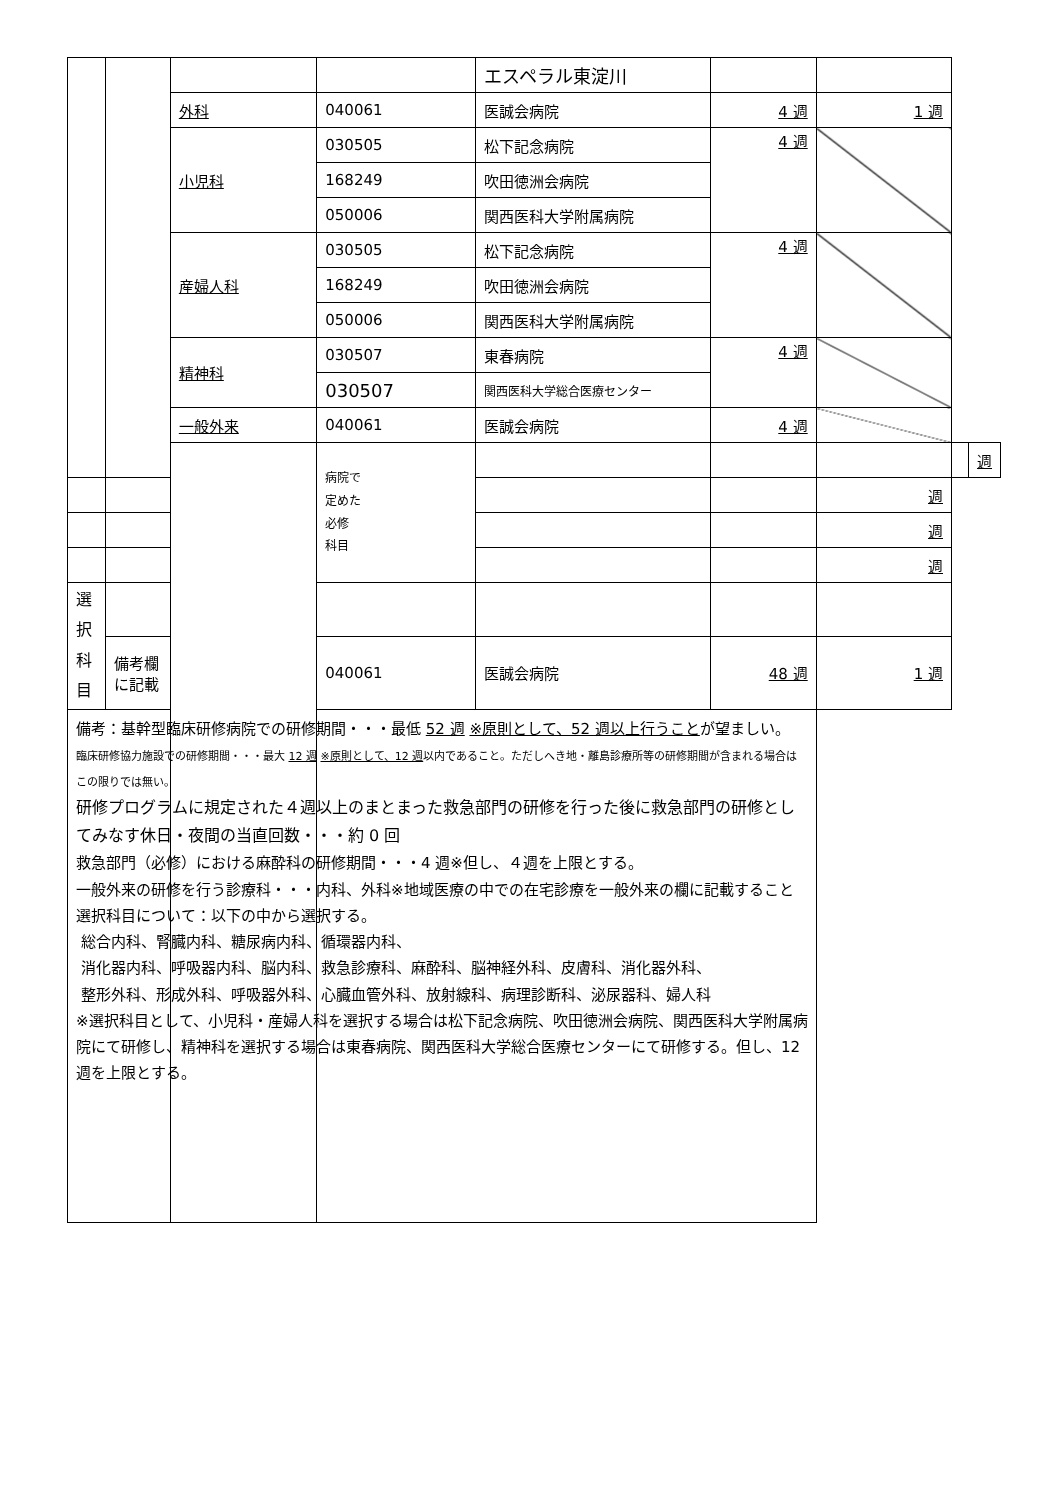| | | | | エスペラル東淀川 | | | | |
| | | 外科 | 040061 | 医誠会病院 | 4 週 | 1 週 | | |
| | | 小児科 | 030505 | 松下記念病院 | 4 週 | | | |
| | | | 168249 | 吹田徳洲会病院 | | | | |
| | | | 050006 | 関西医科大学附属病院 | | | | |
| | | 産婦人科 | 030505 | 松下記念病院 | 4 週 | | | |
| | | | 168249 | 吹田徳洲会病院 | | | | |
| | | | 050006 | 関西医科大学附属病院 | | | | |
| | | 精神科 | 030507 | 東春病院 | 4 週 | | | |
| | | | 030507 | 関西医科大学総合医療センター | | | | |
| | | 一般外来 | 040061 | 医誠会病院 | 4 週 | | | |
| | | | 病院で 定めた 必修 科目 | | | | | 週 |
| | | | | | | 週 | | |
| | | | | | | 週 | | |
| | | | | | | 週 | | |
| 選択 科目 | | | | | | | | |
| | 備考欄に記載 | | 040061 | 医誠会病院 | 48 週 | 1 週 | | |
| 備考：基幹型臨床研修病院での研修期間・・・最低 52 週 ※原則として、52 週以上行うこと が望ましい。 臨床研修協力施設での研修期間・・・最大 12 週 ※原則として、12 週 以内であること。ただしへき地・離島診療所等の研修期間が含まれる場合はこの限りでは無い。 研修プログラムに規定された４週以上のまとまった救急部門の研修を行った後に救急部門の研修としてみなす休日・夜間の当直回数・・・約 0 回 救急部門（必修）における麻酔科の研修期間・・・4 週※但し、４週を上限とする。 一般外来の研修を行う診療科・・・内科、外科※地域医療の中での在宅診療を一般外来の欄に記載すること 選択科目について：以下の中から選択する。 総合内科、腎臓内科、糖尿病内科、循環器内科、 消化器内科、呼吸器内科、脳内科、救急診療科、麻酔科、脳神経外科、皮膚科、消化器外科、 整形外科、形成外科、呼吸器外科、心臓血管外科、放射線科、病理診断科、泌尿器科、婦人科 ※選択科目として、小児科・産婦人科を選択する場合は松下記念病院、吹田徳洲会病院、関西医科大学附属病院にて研修し、精神科を選択する場合は東春病院、関西医科大学総合医療センターにて研修する。但し、12 週を上限とする。 | | | | | | | | |